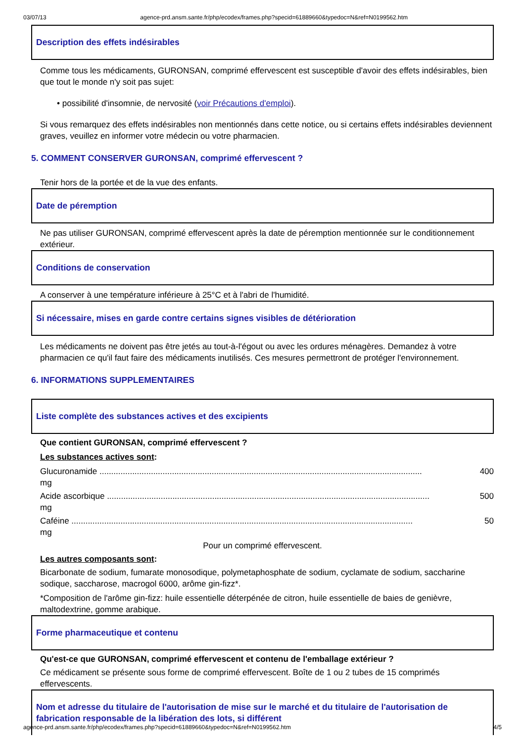03/07/13 agence-prd.ansm.sante.fr/php/ecodex/frames.php?specid=61889660&typedoc=N&ref=N0199562.htm
Description des effets indésirables
Comme tous les médicaments, GURONSAN, comprimé effervescent est susceptible d'avoir des effets indésirables, bien que tout le monde n'y soit pas sujet:
• possibilité d'insomnie, de nervosité (voir Précautions d'emploi).
Si vous remarquez des effets indésirables non mentionnés dans cette notice, ou si certains effets indésirables deviennent graves, veuillez en informer votre médecin ou votre pharmacien.
5. COMMENT CONSERVER GURONSAN, comprimé effervescent ?
Tenir hors de la portée et de la vue des enfants.
Date de péremption
Ne pas utiliser GURONSAN, comprimé effervescent après la date de péremption mentionnée sur le conditionnement extérieur.
Conditions de conservation
A conserver à une température inférieure à 25°C et à l'abri de l'humidité.
Si nécessaire, mises en garde contre certains signes visibles de détérioration
Les médicaments ne doivent pas être jetés au tout-à-l'égout ou avec les ordures ménagères. Demandez à votre pharmacien ce qu'il faut faire des médicaments inutilisés. Ces mesures permettront de protéger l'environnement.
6. INFORMATIONS SUPPLEMENTAIRES
Liste complète des substances actives et des excipients
Que contient GURONSAN, comprimé effervescent ?
Les substances actives sont:
Glucuronamide .......................................................................................................................................... 400
mg
Acide ascorbique .......................................................................................................................................... 500
mg
Caféine .................................................................................................................................................. 50
mg
Pour un comprimé effervescent.
Les autres composants sont:
Bicarbonate de sodium, fumarate monosodique, polymetaphosphate de sodium, cyclamate de sodium, saccharine sodique, saccharose, macrogol 6000, arôme gin-fizz*.
*Composition de l'arôme gin-fizz: huile essentielle déterpénée de citron, huile essentielle de baies de genièvre, maltodextrine, gomme arabique.
Forme pharmaceutique et contenu
Qu'est-ce que GURONSAN, comprimé effervescent et contenu de l'emballage extérieur ?
Ce médicament se présente sous forme de comprimé effervescent. Boîte de 1 ou 2 tubes de 15 comprimés effervescents.
Nom et adresse du titulaire de l'autorisation de mise sur le marché et du titulaire de l'autorisation de fabrication responsable de la libération des lots, si différent
agence-prd.ansm.sante.fr/php/ecodex/frames.php?specid=61889660&typedoc=N&ref=N0199562.htm 4/5